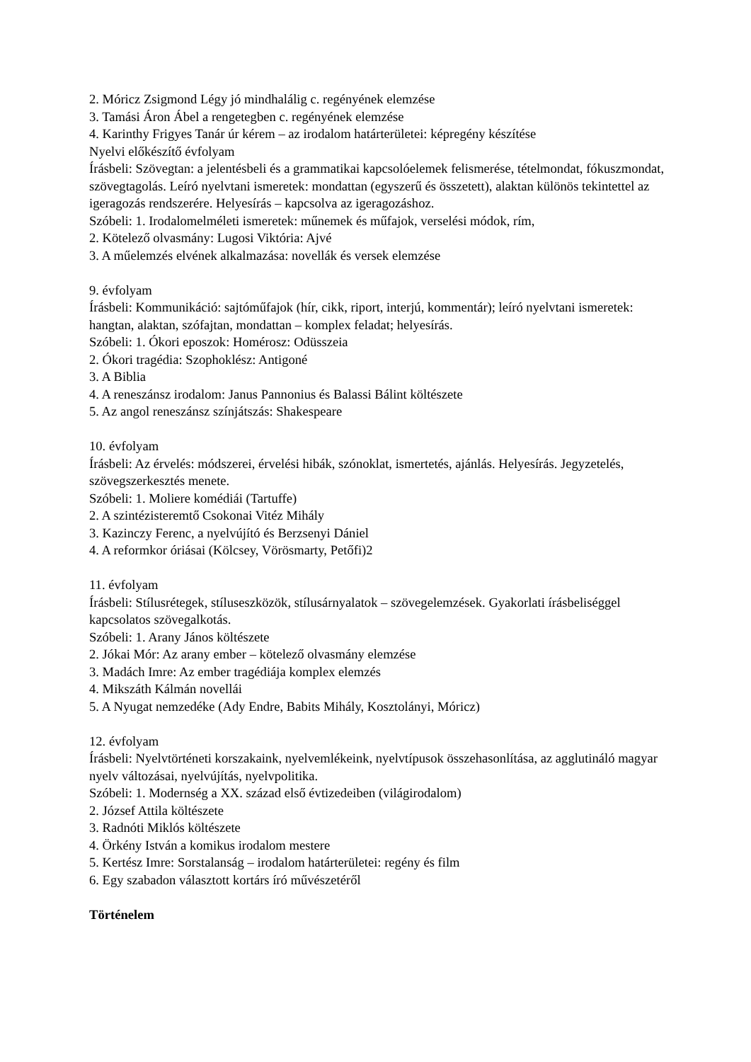2. Móricz Zsigmond Légy jó mindhalálig c. regényének elemzése
3. Tamási Áron Ábel a rengetegben c. regényének elemzése
4. Karinthy Frigyes Tanár úr kérem – az irodalom határterületei: képregény készítése
Nyelvi előkészítő évfolyam
Írásbeli: Szövegtan: a jelentésbeli és a grammatikai kapcsolóelemek felismerése, tételmondat, fókuszmondat, szövegtagolás. Leíró nyelvtani ismeretek: mondattan (egyszerű és összetett), alaktan különös tekintettel az igeragozás rendszerére. Helyesírás – kapcsolva az igeragozáshoz.
Szóbeli: 1. Irodalomelméleti ismeretek: műnemek és műfajok, verselési módok, rím,
2. Kötelező olvasmány: Lugosi Viktória: Ajvé
3. A műelemzés elvének alkalmazása: novellák és versek elemzése
9. évfolyam
Írásbeli: Kommunikáció: sajtóműfajok (hír, cikk, riport, interjú, kommentár); leíró nyelvtani ismeretek: hangtan, alaktan, szófajtan, mondattan – komplex feladat; helyesírás.
Szóbeli: 1. Ókori eposzok: Homérosz: Odüsszeia
2. Ókori tragédia: Szophoklész: Antigoné
3. A Biblia
4. A reneszánsz irodalom: Janus Pannonius és Balassi Bálint költészete
5. Az angol reneszánsz színjátszás: Shakespeare
10. évfolyam
Írásbeli: Az érvelés: módszerei, érvelési hibák, szónoklat, ismertetés, ajánlás. Helyesírás. Jegyzetelés, szövegszerkesztés menete.
Szóbeli: 1. Moliere komédiái (Tartuffe)
2. A szintézisteremtő Csokonai Vitéz Mihály
3. Kazinczy Ferenc, a nyelvújító és Berzsenyi Dániel
4. A reformkor óriásai (Kölcsey, Vörösmarty, Petőfi)2
11. évfolyam
Írásbeli: Stílusrétegek, stíluseszközök, stílusárnyalatok – szövegelemzések. Gyakorlati írásbeliséggel kapcsolatos szövegalkotás.
Szóbeli: 1. Arany János költészete
2. Jókai Mór: Az arany ember – kötelező olvasmány elemzése
3. Madách Imre: Az ember tragédiája komplex elemzés
4. Mikszáth Kálmán novellái
5. A Nyugat nemzedéke (Ady Endre, Babits Mihály, Kosztolányi, Móricz)
12. évfolyam
Írásbeli: Nyelvtörténeti korszakaink, nyelvemlékeink, nyelvtípusok összehasonlítása, az agglutináló magyar nyelv változásai, nyelvújítás, nyelvpolitika.
Szóbeli: 1. Modernség a XX. század első évtizedeiben (világirodalom)
2. József Attila költészete
3. Radnóti Miklós költészete
4. Örkény István a komikus irodalom mestere
5. Kertész Imre: Sorstalanság – irodalom határterületei: regény és film
6. Egy szabadon választott kortárs író művészetéről
Történelem